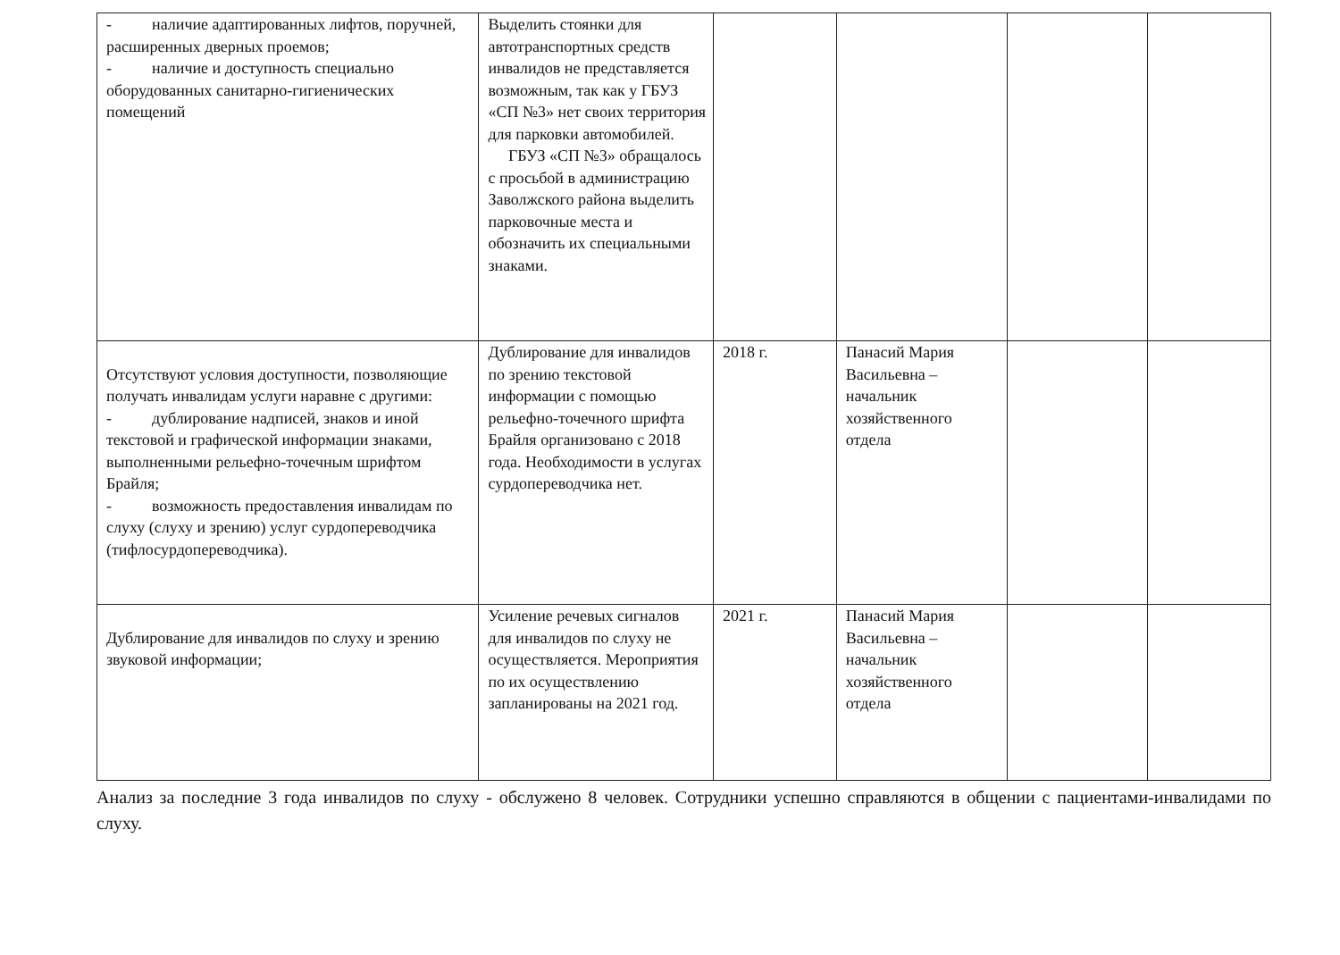| - наличие адаптированных лифтов, поручней, расширенных дверных проемов; - наличие и доступность специально оборудованных санитарно-гигиенических помещений | Выделить стоянки для автотранспортных средств инвалидов не представляется возможным, так как у ГБУЗ «СП №3» нет своих территория для парковки автомобилей. ГБУЗ «СП №3» обращалось с просьбой в администрацию Заволжского района выделить парковочные места и обозначить их специальными знаками. | | | | |
| Отсутствуют условия доступности, позволяющие получать инвалидам услуги наравне с другими: - дублирование надписей, знаков и иной текстовой и графической информации знаками, выполненными рельефно-точечным шрифтом Брайля; - возможность предоставления инвалидам по слуху (слуху и зрению) услуг сурдопереводчика (тифлосурдопереводчика). | Дублирование для инвалидов по зрению текстовой информации с помощью рельефно-точечного шрифта Брайля организовано с 2018 года. Необходимости в услугах сурдопереводчика нет. | 2018 г. | Панасий Мария Васильевна – начальник хозяйственного отдела | | |
| Дублирование для инвалидов по слуху и зрению звуковой информации; | Усиление речевых сигналов для инвалидов по слуху не осуществляется. Мероприятия по их осуществлению запланированы на 2021 год. | 2021 г. | Панасий Мария Васильевна – начальник хозяйственного отдела | | |
Анализ за последние 3 года инвалидов по слуху - обслужено 8 человек. Сотрудники успешно справляются в общении с пациентами-инвалидами по слуху.